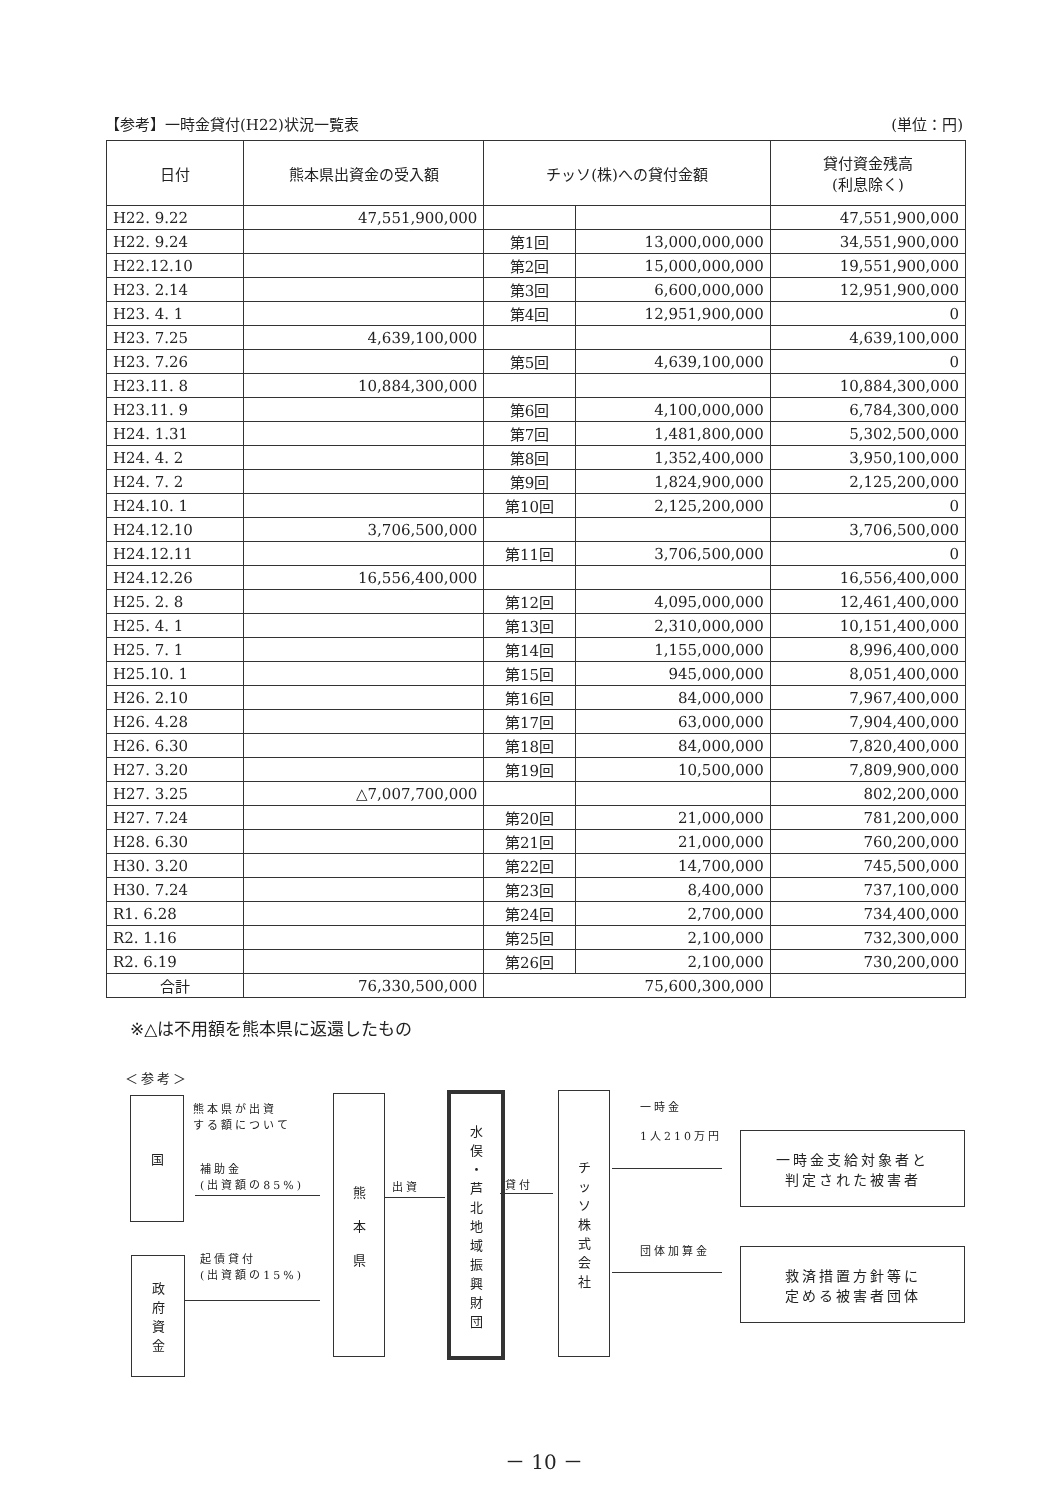【参考】一時金貸付(H22)状況一覧表 (単位：円)
| 日付 | 熊本県出資金の受入額 | チッソ(株)への貸付金額 | | 貸付資金残高 (利息除く) |
| --- | --- | --- | --- | --- |
| H22. 9.22 | 47,551,900,000 | | | 47,551,900,000 |
| H22. 9.24 | | 第1回 | 13,000,000,000 | 34,551,900,000 |
| H22.12.10 | | 第2回 | 15,000,000,000 | 19,551,900,000 |
| H23. 2.14 | | 第3回 | 6,600,000,000 | 12,951,900,000 |
| H23. 4. 1 | | 第4回 | 12,951,900,000 | 0 |
| H23. 7.25 | 4,639,100,000 | | | 4,639,100,000 |
| H23. 7.26 | | 第5回 | 4,639,100,000 | 0 |
| H23.11. 8 | 10,884,300,000 | | | 10,884,300,000 |
| H23.11. 9 | | 第6回 | 4,100,000,000 | 6,784,300,000 |
| H24. 1.31 | | 第7回 | 1,481,800,000 | 5,302,500,000 |
| H24. 4. 2 | | 第8回 | 1,352,400,000 | 3,950,100,000 |
| H24. 7. 2 | | 第9回 | 1,824,900,000 | 2,125,200,000 |
| H24.10. 1 | | 第10回 | 2,125,200,000 | 0 |
| H24.12.10 | 3,706,500,000 | | | 3,706,500,000 |
| H24.12.11 | | 第11回 | 3,706,500,000 | 0 |
| H24.12.26 | 16,556,400,000 | | | 16,556,400,000 |
| H25. 2. 8 | | 第12回 | 4,095,000,000 | 12,461,400,000 |
| H25. 4. 1 | | 第13回 | 2,310,000,000 | 10,151,400,000 |
| H25. 7. 1 | | 第14回 | 1,155,000,000 | 8,996,400,000 |
| H25.10. 1 | | 第15回 | 945,000,000 | 8,051,400,000 |
| H26. 2.10 | | 第16回 | 84,000,000 | 7,967,400,000 |
| H26. 4.28 | | 第17回 | 63,000,000 | 7,904,400,000 |
| H26. 6.30 | | 第18回 | 84,000,000 | 7,820,400,000 |
| H27. 3.20 | | 第19回 | 10,500,000 | 7,809,900,000 |
| H27. 3.25 | △7,007,700,000 | | | 802,200,000 |
| H27. 7.24 | | 第20回 | 21,000,000 | 781,200,000 |
| H28. 6.30 | | 第21回 | 21,000,000 | 760,200,000 |
| H30. 3.20 | | 第22回 | 14,700,000 | 745,500,000 |
| H30. 7.24 | | 第23回 | 8,400,000 | 737,100,000 |
| R1. 6.28 | | 第24回 | 2,700,000 | 734,400,000 |
| R2. 1.16 | | 第25回 | 2,100,000 | 732,300,000 |
| R2. 6.19 | | 第26回 | 2,100,000 | 730,200,000 |
| 合計 | 76,330,500,000 | 75,600,300,000 | | |
※△は不用額を熊本県に返還したもの
＜参考＞
国
政
府
資
金
熊本県が出資
する額について
補助金
(出資額の85%)
起債貸付
(出資額の15%)
熊
本
県
出資
水
俣
・
芦
北
地
域
振
興
財
団
貸付
チ
ッ
ソ
株
式
会
社
一時金
1人210万円
団体加算金
一時金支給対象者と
判定された被害者
救済措置方針等に
定める被害者団体
－ 10 －